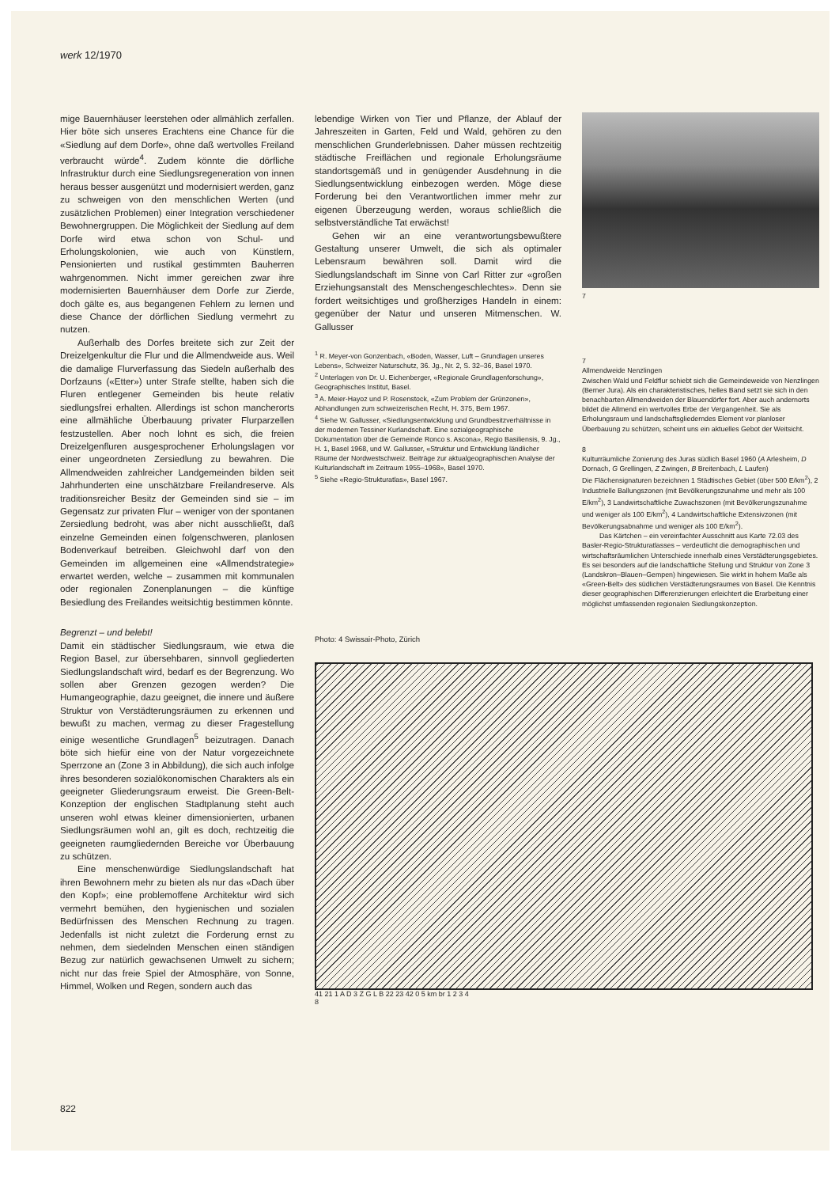werk 12/1970
mige Bauernhäuser leerstehen oder allmählich zerfallen. Hier böte sich unseres Erachtens eine Chance für die «Siedlung auf dem Dorfe», ohne daß wertvolles Freiland verbraucht würde<sup>4</sup>. Zudem könnte die dörfliche Infrastruktur durch eine Siedlungsregeneration von innen heraus besser ausgenützt und modernisiert werden, ganz zu schweigen von den menschlichen Werten (und zusätzlichen Problemen) einer Integration verschiedener Bewohnergruppen. Die Möglichkeit der Siedlung auf dem Dorfe wird etwa schon von Schul- und Erholungskolonien, wie auch von Künstlern, Pensionierten und rustikal gestimmten Bauherren wahrgenommen. Nicht immer gereichen zwar ihre modernisierten Bauernhäuser dem Dorfe zur Zierde, doch gälte es, aus begangenen Fehlern zu lernen und diese Chance der dörflichen Siedlung vermehrt zu nutzen.
Außerhalb des Dorfes breitete sich zur Zeit der Dreizelgenkultur die Flur und die Allmendweide aus. Weil die damalige Flurverfassung das Siedeln außerhalb des Dorfzauns («Etter») unter Strafe stellte, haben sich die Fluren entlegener Gemeinden bis heute relativ siedlungsfrei erhalten. Allerdings ist schon mancherorts eine allmähliche Überbauung privater Flurparzellen festzustellen. Aber noch lohnt es sich, die freien Dreizelgenfluren ausgesprochener Erholungslagen vor einer ungeordneten Zersiedlung zu bewahren. Die Allmendweiden zahlreicher Landgemeinden bilden seit Jahrhunderten eine unschätzbare Freilandreserve. Als traditionsreicher Besitz der Gemeinden sind sie – im Gegensatz zur privaten Flur – weniger von der spontanen Zersiedlung bedroht, was aber nicht ausschließt, daß einzelne Gemeinden einen folgenschweren, planlosen Bodenverkauf betreiben. Gleichwohl darf von den Gemeinden im allgemeinen eine «Allmendstrategie» erwartet werden, welche – zusammen mit kommunalen oder regionalen Zonenplanungen – die künftige Besiedlung des Freilandes weitsichtig bestimmen könnte.
Begrenzt – und belebt!
Damit ein städtischer Siedlungsraum, wie etwa die Region Basel, zur übersehbaren, sinnvoll gegliederten Siedlungslandschaft wird, bedarf es der Begrenzung. Wo sollen aber Grenzen gezogen werden? Die Humangeographie, dazu geeignet, die innere und äußere Struktur von Verstädterungsräumen zu erkennen und bewußt zu machen, vermag zu dieser Fragestellung einige wesentliche Grundlagen<sup>5</sup> beizutragen. Danach böte sich hiefür eine von der Natur vorgezeichnete Sperrzone an (Zone 3 in Abbildung), die sich auch infolge ihres besonderen sozialökonomischen Charakters als ein geeigneter Gliederungsraum erweist. Die Green-Belt-Konzeption der englischen Stadtplanung steht auch unseren wohl etwas kleiner dimensionierten, urbanen Siedlungsräumen wohl an, gilt es doch, rechtzeitig die geeigneten raumgliedernden Bereiche vor Überbauung zu schützen.
Eine menschenwürdige Siedlungslandschaft hat ihren Bewohnern mehr zu bieten als nur das «Dach über den Kopf»; eine problemoffene Architektur wird sich vermehrt bemühen, den hygienischen und sozialen Bedürfnissen des Menschen Rechnung zu tragen. Jedenfalls ist nicht zuletzt die Forderung ernst zu nehmen, dem siedelnden Menschen einen ständigen Bezug zur natürlich gewachsenen Umwelt zu sichern; nicht nur das freie Spiel der Atmosphäre, von Sonne, Himmel, Wolken und Regen, sondern auch das
lebendige Wirken von Tier und Pflanze, der Ablauf der Jahreszeiten in Garten, Feld und Wald, gehören zu den menschlichen Grunderlebnissen. Daher müssen rechtzeitig städtische Freiflächen und regionale Erholungsräume standortsgemäß und in genügender Ausdehnung in die Siedlungsentwicklung einbezogen werden. Möge diese Forderung bei den Verantwortlichen immer mehr zur eigenen Überzeugung werden, woraus schließlich die selbstverständliche Tat erwächst!
Gehen wir an eine verantwortungsbewußtere Gestaltung unserer Umwelt, die sich als optimaler Lebensraum bewähren soll. Damit wird die Siedlungslandschaft im Sinne von Carl Ritter zur «großen Erziehungsanstalt des Menschengeschlechtes». Denn sie fordert weitsichtiges und großherziges Handeln in einem: gegenüber der Natur und unseren Mitmenschen. W. Gallusser
<sup>1</sup> R. Meyer-von Gonzenbach, «Boden, Wasser, Luft – Grundlagen unseres Lebens», Schweizer Naturschutz, 36. Jg., Nr. 2, S. 32–36, Basel 1970.
<sup>2</sup> Unterlagen von Dr. U. Eichenberger, «Regionale Grundlagenforschung», Geographisches Institut, Basel.
<sup>3</sup> A. Meier-Hayoz und P. Rosenstock, «Zum Problem der Grünzonen», Abhandlungen zum schweizerischen Recht, H. 375, Bern 1967.
<sup>4</sup> Siehe W. Gallusser, «Siedlungsentwicklung und Grundbesitzverhältnisse in der modernen Tessiner Kurlandschaft. Eine sozialgeographische Dokumentation über die Gemeinde Ronco s. Ascona», Regio Basiliensis, 9. Jg., H. 1, Basel 1968, und W. Gallusser, «Struktur und Entwicklung ländlicher Räume der Nordwestschweiz. Beiträge zur aktualgeographischen Analyse der Kulturlandschaft im Zeitraum 1955–1968», Basel 1970.
<sup>5</sup> Siehe «Regio-Strukturatlas», Basel 1967.
Photo: 4 Swissair-Photo, Zürich
41 21 1 A D 3 Z G L B 22 23 42 0 5 km br 1 2 3 4
8
7
7
Allmendweide Nenzlingen
Zwischen Wald und Feldflur schiebt sich die Gemeindeweide von Nenzlingen (Berner Jura). Als ein charakteristisches, helles Band setzt sie sich in den benachbarten Allmendweiden der Blauendörfer fort. Aber auch andernorts bildet die Allmend ein wertvolles Erbe der Vergangenheit. Sie als Erholungsraum und landschaftsgliederndes Element vor planloser Überbauung zu schützen, scheint uns ein aktuelles Gebot der Weitsicht.
8
Kulturräumliche Zonierung des Juras südlich Basel 1960 (A Arlesheim, D Dornach, G Grellingen, Z Zwingen, B Breitenbach, L Laufen)
Die Flächensignaturen bezeichnen 1 Städtisches Gebiet (über 500 E/km<sup>2</sup>), 2 Industrielle Ballungszonen (mit Bevölkerungszunahme und mehr als 100 E/km<sup>2</sup>), 3 Landwirtschaftliche Zuwachszonen (mit Bevölkerungszunahme und weniger als 100 E/km<sup>2</sup>), 4 Landwirtschaftliche Extensivzonen (mit Bevölkerungsabnahme und weniger als 100 E/km<sup>2</sup>).
Das Kärtchen – ein vereinfachter Ausschnitt aus Karte 72.03 des Basler-Regio-Strukturatlasses – verdeutlicht die demographischen und wirtschaftsräumlichen Unterschiede innerhalb eines Verstädterungsgebietes. Es sei besonders auf die landschaftliche Stellung und Struktur von Zone 3 (Landskron–Blauen–Gempen) hingewiesen. Sie wirkt in hohem Maße als «Green-Belt» des südlichen Verstädterungsraumes von Basel. Die Kenntnis dieser geographischen Differenzierungen erleichtert die Erarbeitung einer möglichst umfassenden regionalen Siedlungskonzeption.
822